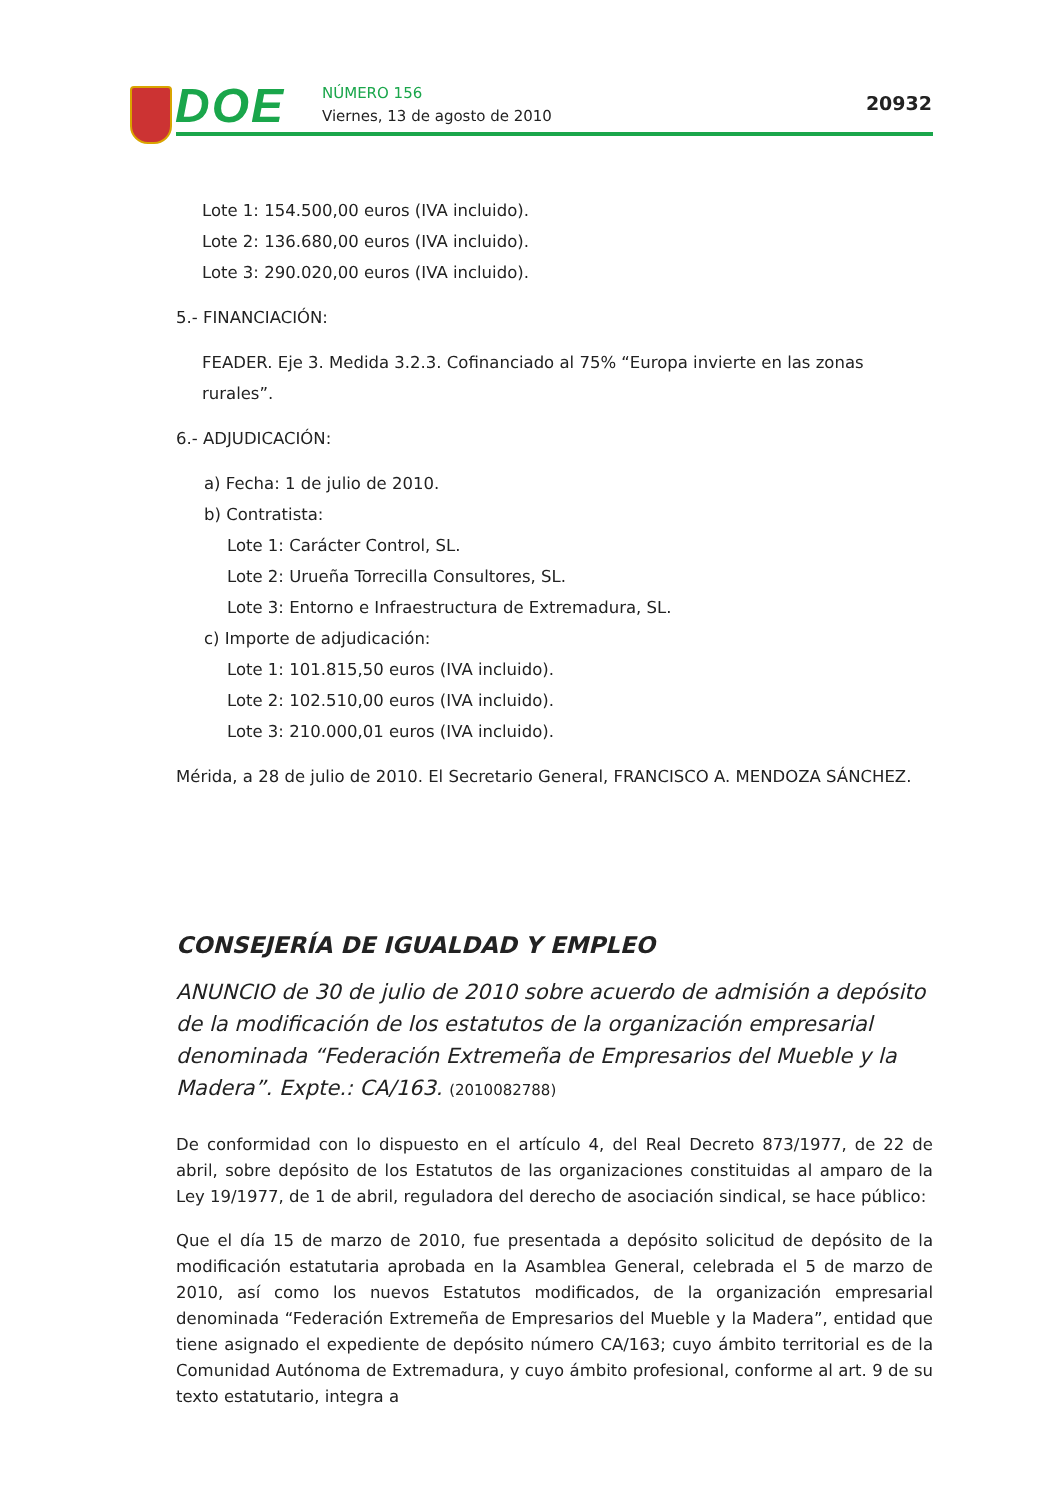DOE NÚMERO 156
Viernes, 13 de agosto de 2010
20932
Lote 1: 154.500,00 euros (IVA incluido).
Lote 2: 136.680,00 euros (IVA incluido).
Lote 3: 290.020,00 euros (IVA incluido).
5.- FINANCIACIÓN:
FEADER. Eje 3. Medida 3.2.3. Cofinanciado al 75% “Europa invierte en las zonas rurales”.
6.- ADJUDICACIÓN:
a) Fecha: 1 de julio de 2010.
b) Contratista:
Lote 1: Carácter Control, SL.
Lote 2: Urueña Torrecilla Consultores, SL.
Lote 3: Entorno e Infraestructura de Extremadura, SL.
c) Importe de adjudicación:
Lote 1: 101.815,50 euros (IVA incluido).
Lote 2: 102.510,00 euros (IVA incluido).
Lote 3: 210.000,01 euros (IVA incluido).
Mérida, a 28 de julio de 2010. El Secretario General, FRANCISCO A. MENDOZA SÁNCHEZ.
CONSEJERÍA DE IGUALDAD Y EMPLEO
ANUNCIO de 30 de julio de 2010 sobre acuerdo de admisión a depósito de la modificación de los estatutos de la organización empresarial denominada “Federación Extremeña de Empresarios del Mueble y la Madera”. Expte.: CA/163. (2010082788)
De conformidad con lo dispuesto en el artículo 4, del Real Decreto 873/1977, de 22 de abril, sobre depósito de los Estatutos de las organizaciones constituidas al amparo de la Ley 19/1977, de 1 de abril, reguladora del derecho de asociación sindical, se hace público:
Que el día 15 de marzo de 2010, fue presentada a depósito solicitud de depósito de la modificación estatutaria aprobada en la Asamblea General, celebrada el 5 de marzo de 2010, así como los nuevos Estatutos modificados, de la organización empresarial denominada “Federación Extremeña de Empresarios del Mueble y la Madera”, entidad que tiene asignado el expediente de depósito número CA/163; cuyo ámbito territorial es de la Comunidad Autónoma de Extremadura, y cuyo ámbito profesional, conforme al art. 9 de su texto estatutario, integra a